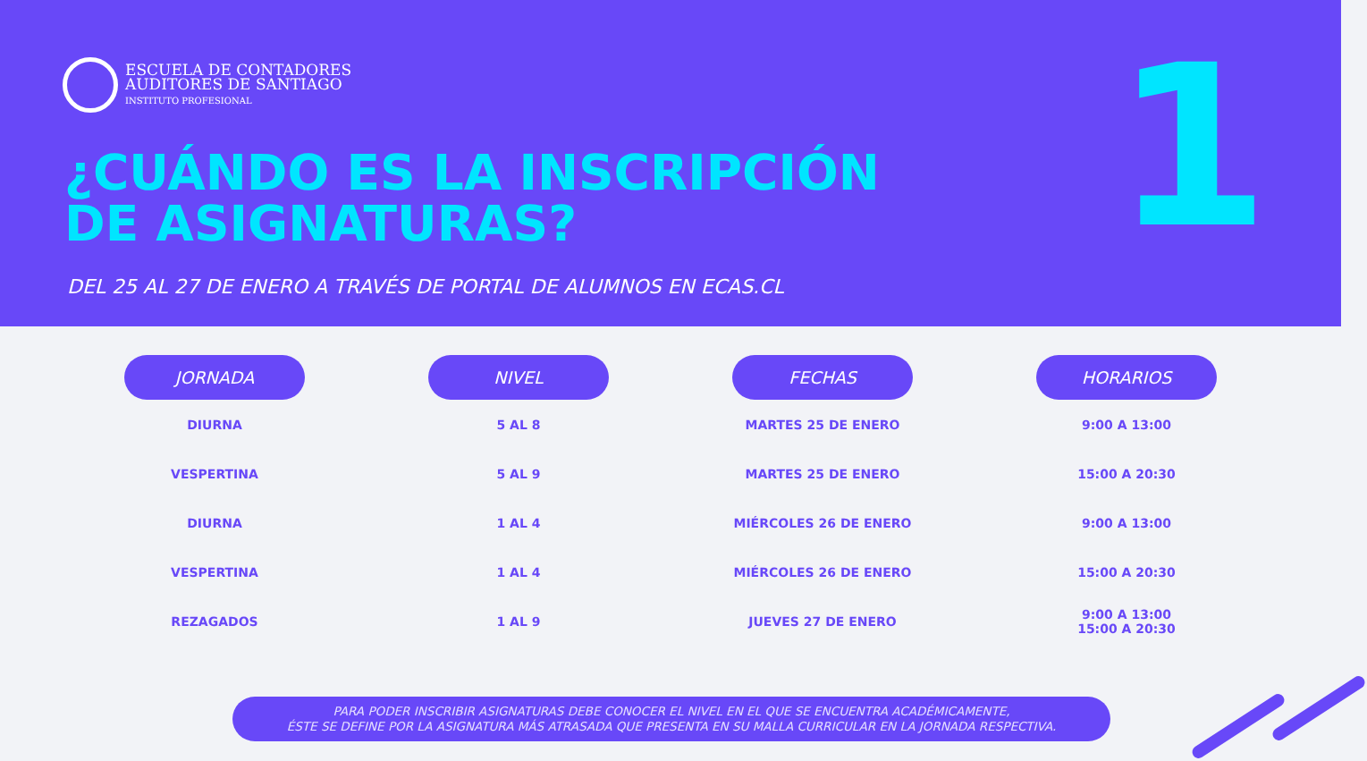ESCUELA DE CONTADORES
AUDITORES DE SANTIAGO
INSTITUTO PROFESIONAL
¿CUÁNDO ES LA INSCRIPCIÓN
DE ASIGNATURAS?
1
DEL 25 AL 27 DE ENERO A TRAVÉS DE PORTAL DE ALUMNOS EN ECAS.CL
| JORNADA | NIVEL | FECHAS | HORARIOS |
| --- | --- | --- | --- |
| DIURNA | 5 AL 8 | MARTES 25 DE ENERO | 9:00 A 13:00 |
| VESPERTINA | 5 AL 9 | MARTES 25 DE ENERO | 15:00 A 20:30 |
| DIURNA | 1 AL 4 | MIÉRCOLES 26 DE ENERO | 9:00 A 13:00 |
| VESPERTINA | 1 AL 4 | MIÉRCOLES 26 DE ENERO | 15:00 A 20:30 |
| REZAGADOS | 1 AL 9 | JUEVES 27 DE ENERO | 9:00 A 13:00 15:00 A 20:30 |
PARA PODER INSCRIBIR ASIGNATURAS DEBE CONOCER EL NIVEL EN EL QUE SE ENCUENTRA ACADÉMICAMENTE,
ÉSTE SE DEFINE POR LA ASIGNATURA MÁS ATRASADA QUE PRESENTA EN SU MALLA CURRICULAR EN LA JORNADA RESPECTIVA.